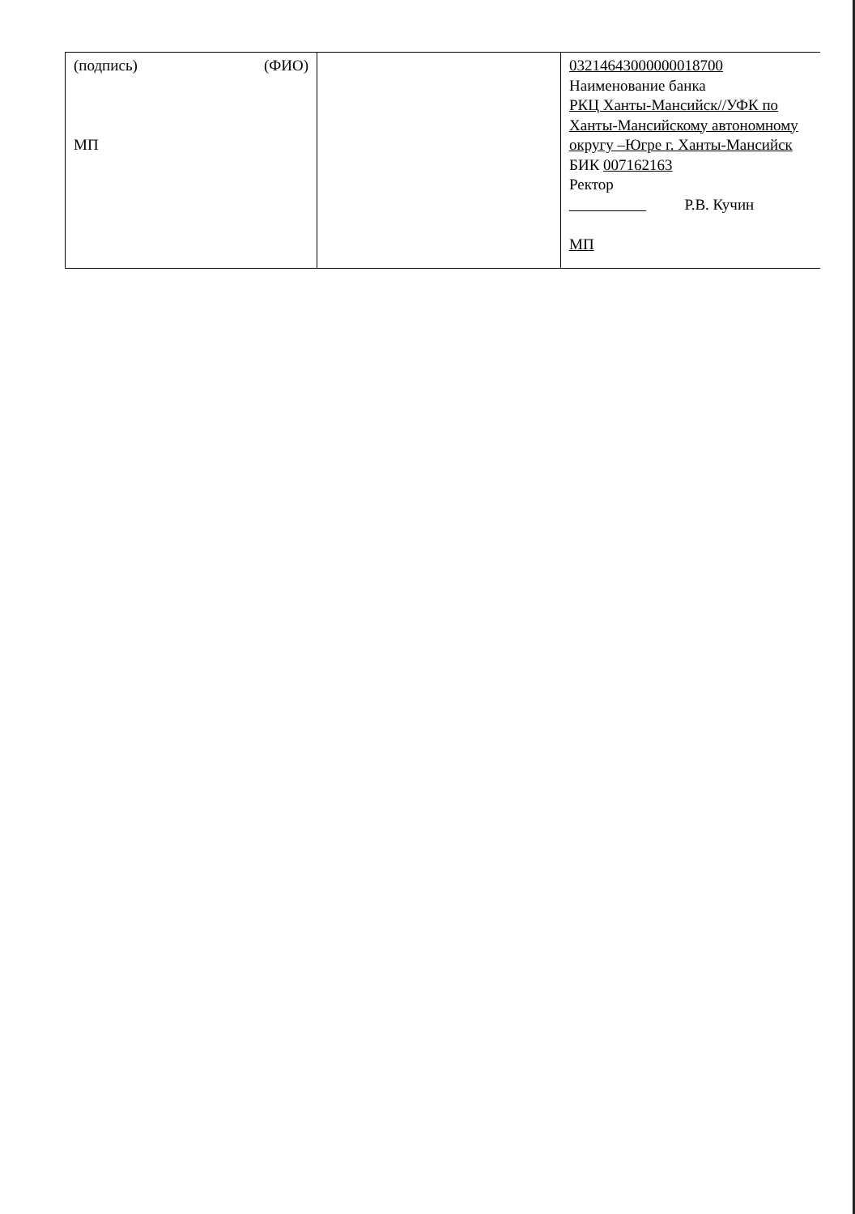| (подпись) (ФИО) МП | | 03214643000000018700 Наименование банка РКЦ Ханты-Мансийск//УФК по Ханты-Мансийскому автономному округу –Югре г. Ханты-Мансийск БИК 007162163 Ректор Р.В. Кучин МП |